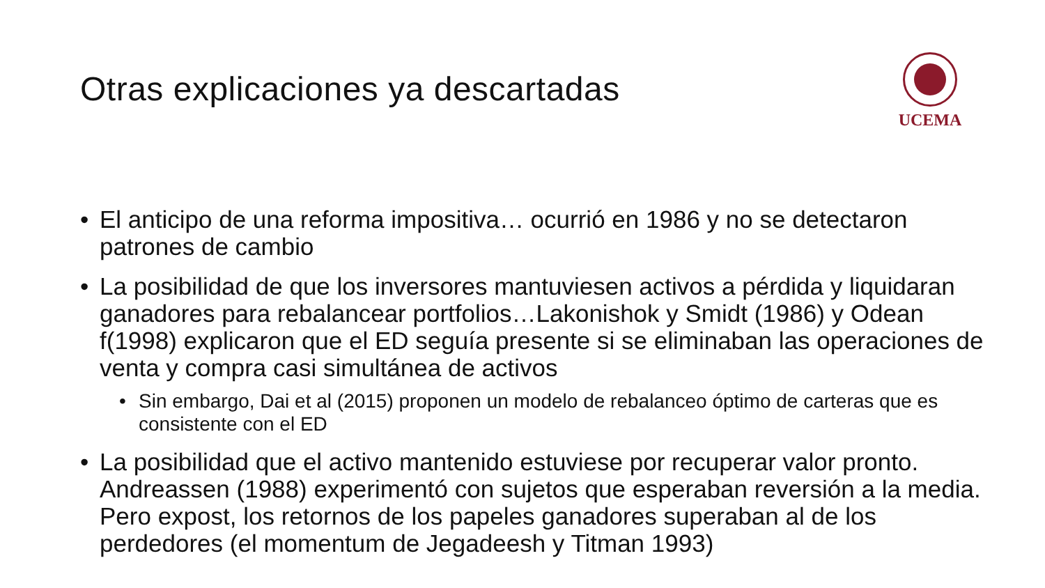Otras explicaciones ya descartadas
UCEMA
• El anticipo de una reforma impositiva… ocurrió en 1986 y no se detectaron patrones de cambio
• La posibilidad de que los inversores mantuviesen activos a pérdida y liquidaran ganadores para rebalancear portfolios…Lakonishok y Smidt (1986) y Odean f(1998) explicaron que el ED seguía presente si se eliminaban las operaciones de venta y compra casi simultánea de activos
• Sin embargo, Dai et al (2015) proponen un modelo de rebalanceo óptimo de carteras que es consistente con el ED
• La posibilidad que el activo mantenido estuviese por recuperar valor pronto. Andreassen (1988) experimentó con sujetos que esperaban reversión a la media. Pero expost, los retornos de los papeles ganadores superaban al de los perdedores (el momentum de Jegadeesh y Titman 1993)